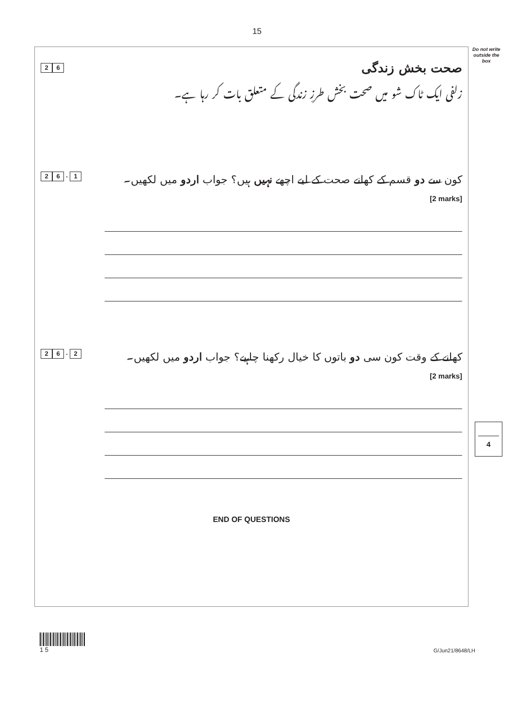15
Do not write outside the box
2 6
صحت بخش زندگی
زلفی ایک ٹاک شو میں صحت بخش طرزِ زندگی کے متعلق بات کر رہا ہے۔
2 6. 1
کون سے دو قسم کے کھانے صحت کے لیے اچھے نہیں ہیں؟ جواب اردو میں لکھیں۔
[2 marks]
2 6. 2
کھانے کے وقت کون سی دو باتوں کا خیال رکھنا چاہیے؟ جواب اردو میں لکھیں۔
[2 marks]
END OF QUESTIONS
4
1 5
G/Jun21/8648/LH